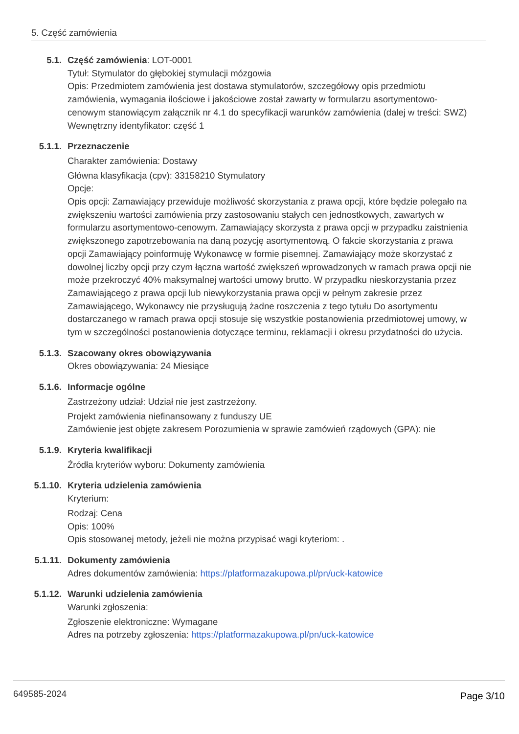5. Część zamówienia
5.1. Część zamówienia: LOT-0001
Tytuł: Stymulator do głębokiej stymulacji mózgowia
Opis: Przedmiotem zamówienia jest dostawa stymulatorów, szczegółowy opis przedmiotu zamówienia, wymagania ilościowe i jakościowe został zawarty w formularzu asortymentowo-cenowym stanowiącym załącznik nr 4.1 do specyfikacji warunków zamówienia (dalej w treści: SWZ)
Wewnętrzny identyfikator: część 1
5.1.1. Przeznaczenie
Charakter zamówienia: Dostawy
Główna klasyfikacja (cpv): 33158210 Stymulatory
Opcje:
Opis opcji: Zamawiający przewiduje możliwość skorzystania z prawa opcji, które będzie polegało na zwiększeniu wartości zamówienia przy zastosowaniu stałych cen jednostkowych, zawartych w formularzu asortymentowo-cenowym. Zamawiający skorzysta z prawa opcji w przypadku zaistnienia zwiększonego zapotrzebowania na daną pozycję asortymentową. O fakcie skorzystania z prawa opcji Zamawiający poinformuję Wykonawcę w formie pisemnej. Zamawiający może skorzystać z dowolnej liczby opcji przy czym łączna wartość zwiększeń wprowadzonych w ramach prawa opcji nie może przekroczyć 40% maksymalnej wartości umowy brutto. W przypadku nieskorzystania przez Zamawiającego z prawa opcji lub niewykorzystania prawa opcji w pełnym zakresie przez Zamawiającego, Wykonawcy nie przysługują żadne roszczenia z tego tytułu Do asortymentu dostarczanego w ramach prawa opcji stosuje się wszystkie postanowienia przedmiotowej umowy, w tym w szczególności postanowienia dotyczące terminu, reklamacji i okresu przydatności do użycia.
5.1.3. Szacowany okres obowiązywania
Okres obowiązywania: 24 Miesiące
5.1.6. Informacje ogólne
Zastrzeżony udział: Udział nie jest zastrzeżony.
Projekt zamówienia niefinansowany z funduszy UE
Zamówienie jest objęte zakresem Porozumienia w sprawie zamówień rządowych (GPA): nie
5.1.9. Kryteria kwalifikacji
Źródła kryteriów wyboru: Dokumenty zamówienia
5.1.10. Kryteria udzielenia zamówienia
Kryterium:
Rodzaj: Cena
Opis: 100%
Opis stosowanej metody, jeżeli nie można przypisać wagi kryteriom: .
5.1.11. Dokumenty zamówienia
Adres dokumentów zamówienia: https://platformazakupowa.pl/pn/uck-katowice
5.1.12. Warunki udzielenia zamówienia
Warunki zgłoszenia:
Zgłoszenie elektroniczne: Wymagane
Adres na potrzeby zgłoszenia: https://platformazakupowa.pl/pn/uck-katowice
649585-2024 Page 3/10